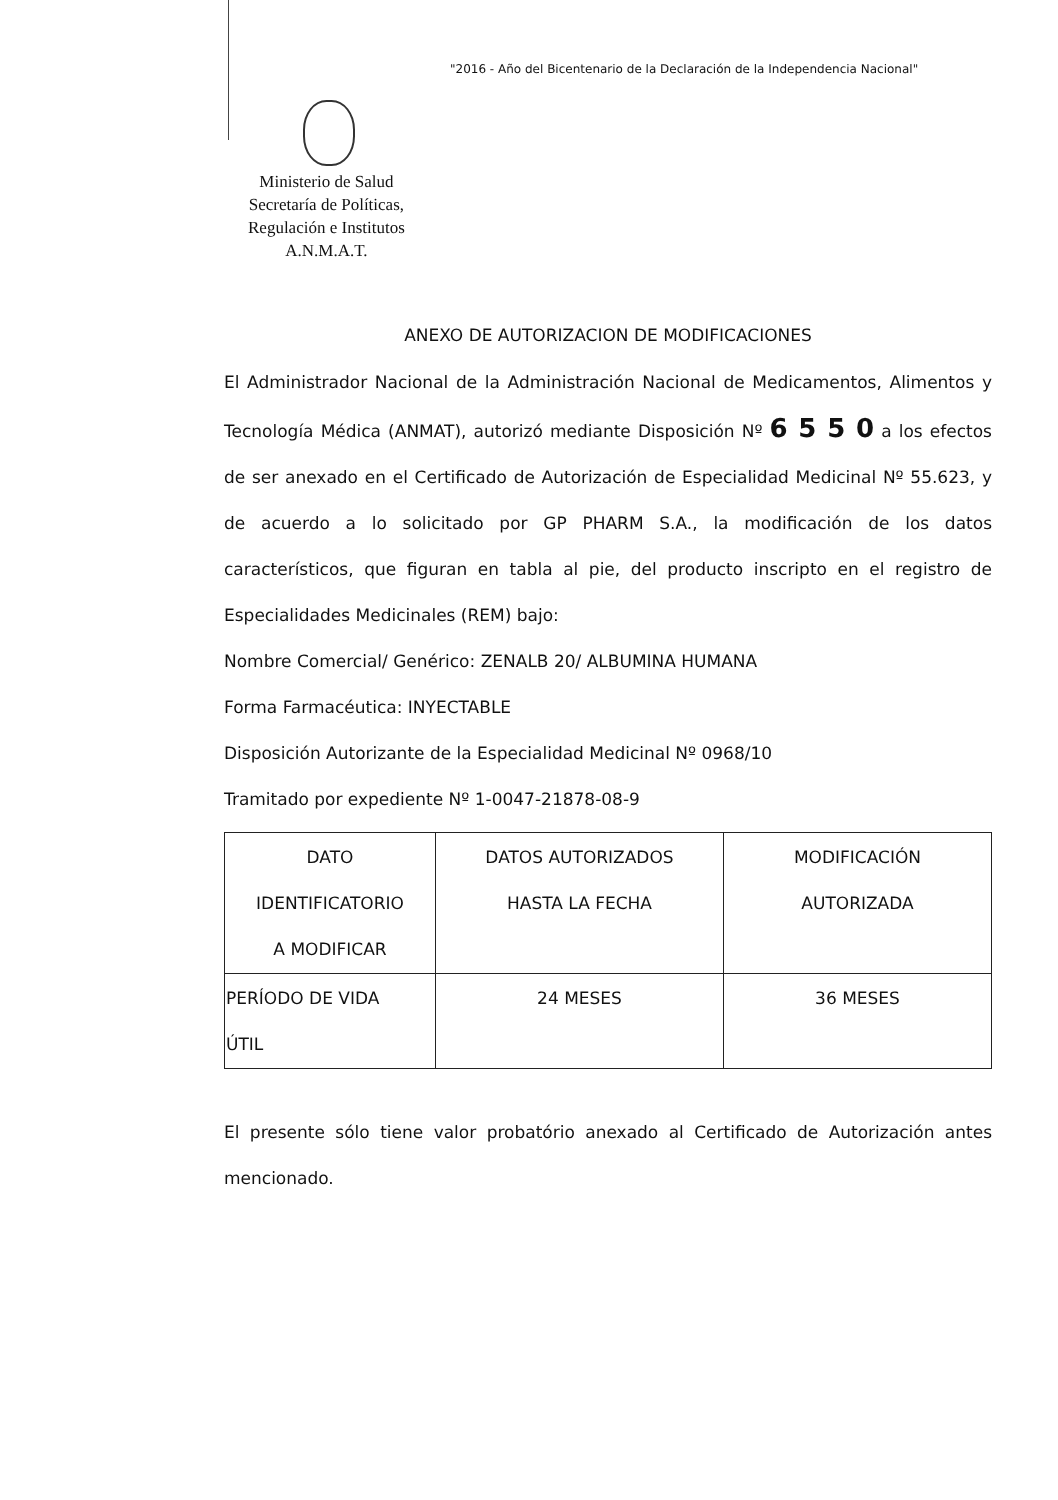"2016 - Año del Bicentenario de la Declaración de la Independencia Nacional"
Ministerio de Salud
Secretaría de Políticas,
Regulación e Institutos
A.N.M.A.T.
ANEXO DE AUTORIZACION DE MODIFICACIONES
El Administrador Nacional de la Administración Nacional de Medicamentos, Alimentos y Tecnología Médica (ANMAT), autorizó mediante Disposición Nº 6 5 5 0 a los efectos de ser anexado en el Certificado de Autorización de Especialidad Medicinal Nº 55.623, y de acuerdo a lo solicitado por GP PHARM S.A., la modificación de los datos característicos, que figuran en tabla al pie, del producto inscripto en el registro de Especialidades Medicinales (REM) bajo:
Nombre Comercial/ Genérico: ZENALB 20/ ALBUMINA HUMANA
Forma Farmacéutica: INYECTABLE
Disposición Autorizante de la Especialidad Medicinal Nº 0968/10
Tramitado por expediente Nº 1-0047-21878-08-9
| DATO IDENTIFICATORIO A MODIFICAR | DATOS AUTORIZADOS HASTA LA FECHA | MODIFICACIÓN AUTORIZADA |
| PERÍODO DE VIDA ÚTIL | 24 MESES | 36 MESES |
El presente sólo tiene valor probatório anexado al Certificado de Autorización antes mencionado.